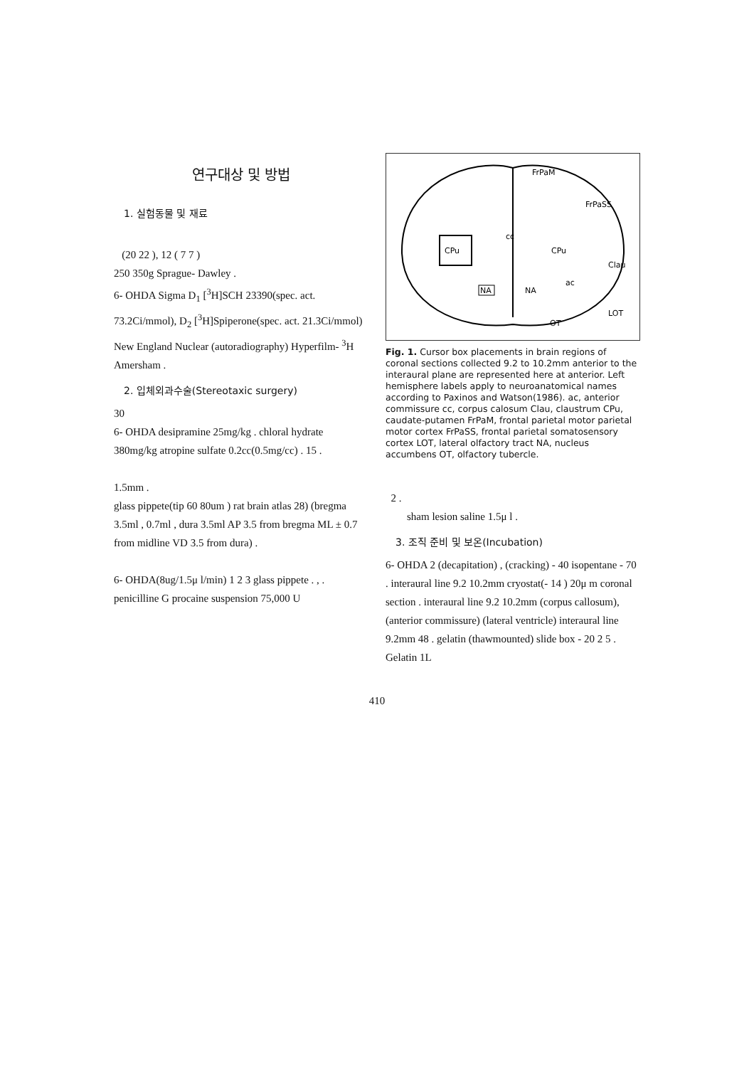연구대상 및 방법
1. 실험동물 및 재료
(20 22 ), 12 ( 7 7 )
250 350g Sprague- Dawley .
6- OHDA Sigma D<sub>1</sub> [<sup>3</sup>H]SCH 23390(spec. act. 73.2Ci/mmol), D<sub>2</sub> [<sup>3</sup>H]Spiperone(spec. act. 21.3Ci/mmol) New England Nuclear (autoradiography) Hyperfilm- <sup>3</sup>H Amersham .
2. 입체외과수술(Stereotaxic surgery)
30
6- OHDA desipramine 25mg/kg . chloral hydrate 380mg/kg atropine sulfate 0.2cc(0.5mg/cc) . 15 .
1.5mm .
glass pippete(tip 60 80um ) rat brain atlas 28) (bregma 3.5ml , 0.7ml , dura 3.5ml AP 3.5 from bregma ML ± 0.7 from midline VD 3.5 from dura) .
6- OHDA(8ug/1.5μ l/min) 1 2 3 glass pippete . , .
penicilline G procaine suspension 75,000 U
FrPaM
FrPaSS
cc
CPu
CPu
Clau
NA
NA
ac
LOT
OT
Fig. 1. Cursor box placements in brain regions of coronal sections collected 9.2 to 10.2mm anterior to the interaural plane are represented here at anterior. Left hemisphere labels apply to neuroanatomical names according to Paxinos and Watson(1986). ac, anterior commissure cc, corpus calosum Clau, claustrum CPu, caudate-putamen FrPaM, frontal parietal motor parietal motor cortex FrPaSS, frontal parietal somatosensory cortex LOT, lateral olfactory tract NA, nucleus accumbens OT, olfactory tubercle.
2 .
sham lesion saline 1.5μ l .
3. 조직 준비 및 보온(Incubation)
6- OHDA 2 (decapitation) , (cracking) - 40 isopentane - 70 . interaural line 9.2 10.2mm cryostat(- 14 ) 20μ m coronal section . interaural line 9.2 10.2mm (corpus callosum), (anterior commissure) (lateral ventricle) interaural line 9.2mm 48 . gelatin (thawmounted) slide box - 20 2 5 . Gelatin 1L
410